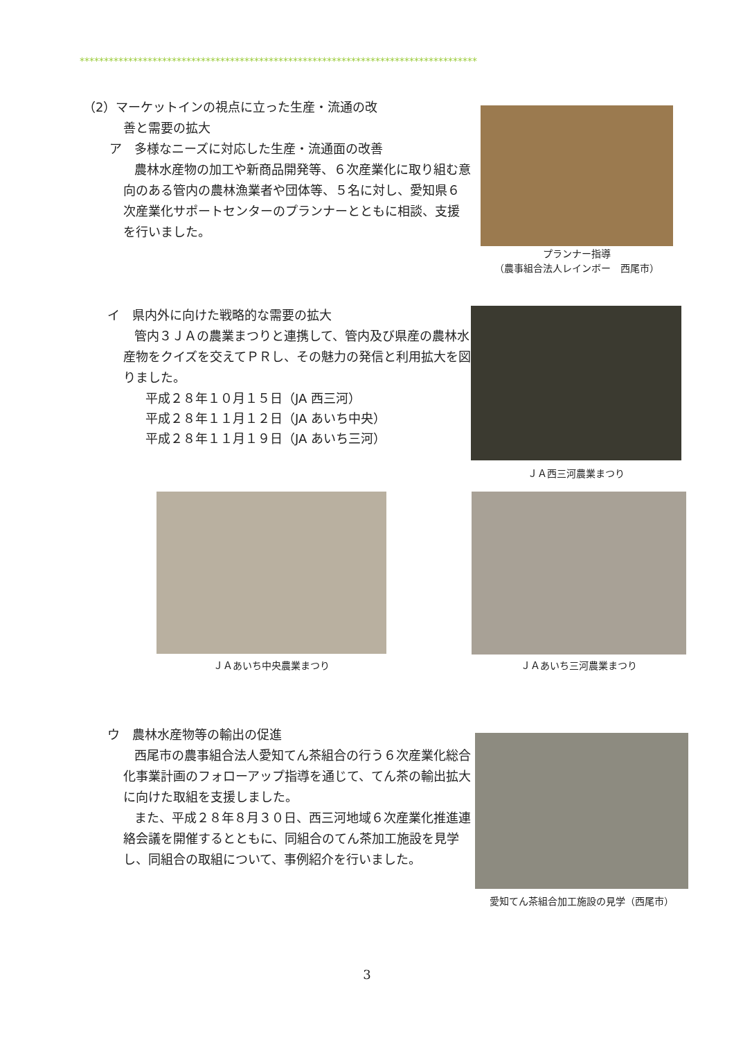**********************************************************************************
（2）マーケットインの視点に立った生産・流通の改
善と需要の拡大
ア　多様なニーズに対応した生産・流通面の改善
農林水産物の加工や新商品開発等、６次産業化に取り組む意向のある管内の農林漁業者や団体等、５名に対し、愛知県６次産業化サポートセンターのプランナーとともに相談、支援を行いました。
プランナー指導
（農事組合法人レインボー　西尾市）
イ　県内外に向けた戦略的な需要の拡大
管内３ＪＡの農業まつりと連携して、管内及び県産の農林水産物をクイズを交えてＰＲし、その魅力の発信と利用拡大を図りました。
平成２８年１０月１５日（JA 西三河）
平成２８年１１月１２日（JA あいち中央）
平成２８年１１月１９日（JA あいち三河）
ＪＡ西三河農業まつり
ＪＡあいち中央農業まつり ＪＡあいち三河農業まつり
ウ　農林水産物等の輸出の促進
西尾市の農事組合法人愛知てん茶組合の行う６次産業化総合化事業計画のフォローアップ指導を通じて、てん茶の輸出拡大に向けた取組を支援しました。
また、平成２８年８月３０日、西三河地域６次産業化推進連絡会議を開催するとともに、同組合のてん茶加工施設を見学し、同組合の取組について、事例紹介を行いました。
愛知てん茶組合加工施設の見学（西尾市）
3